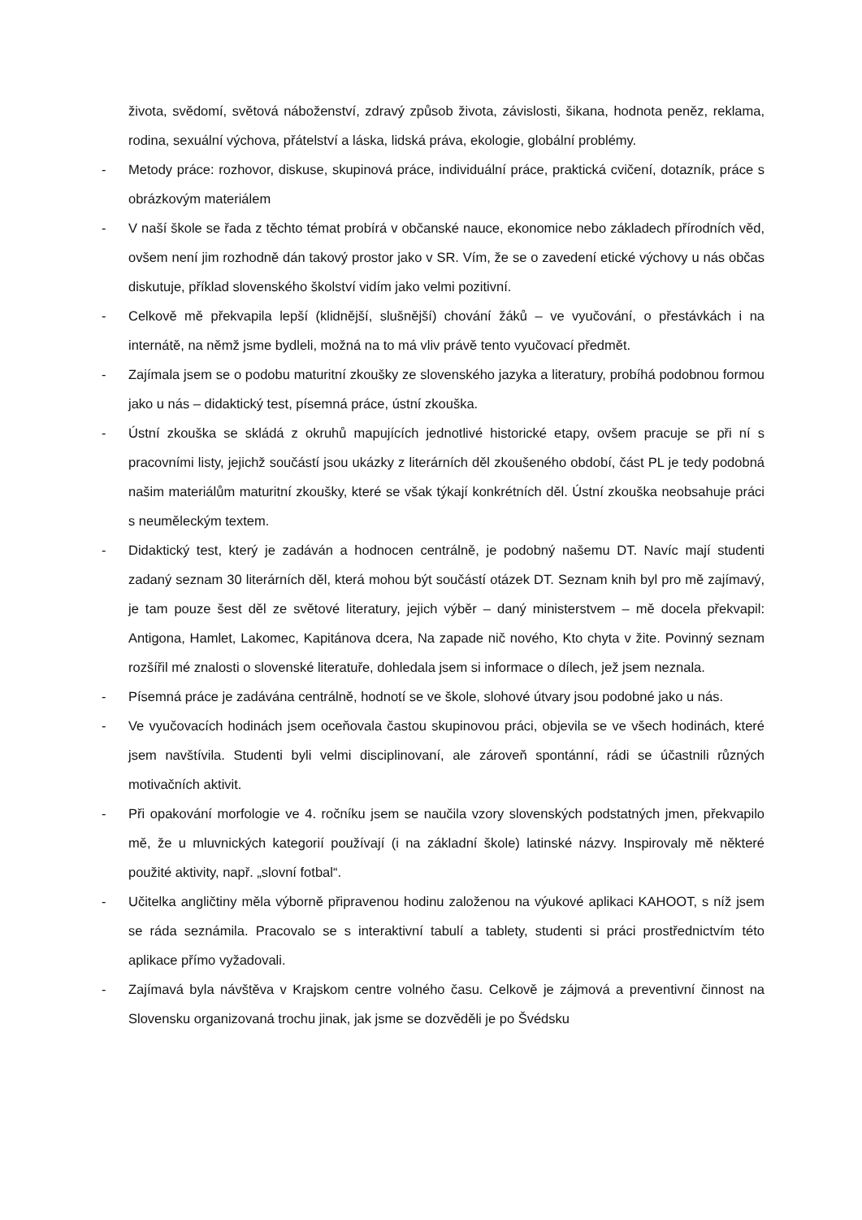života, svědomí, světová náboženství, zdravý způsob života, závislosti, šikana, hodnota peněz, reklama, rodina, sexuální výchova, přátelství a láska, lidská práva, ekologie, globální problémy.
- Metody práce: rozhovor, diskuse, skupinová práce, individuální práce, praktická cvičení, dotazník, práce s obrázkovým materiálem
- V naší škole se řada z těchto témat probírá v občanské nauce, ekonomice nebo základech přírodních věd, ovšem není jim rozhodně dán takový prostor jako v SR. Vím, že se o zavedení etické výchovy u nás občas diskutuje, příklad slovenského školství vidím jako velmi pozitivní.
- Celkově mě překvapila lepší (klidnější, slušnější) chování žáků – ve vyučování, o přestávkách i na internátě, na němž jsme bydleli, možná na to má vliv právě tento vyučovací předmět.
- Zajímala jsem se o podobu maturitní zkoušky ze slovenského jazyka a literatury, probíhá podobnou formou jako u nás – didaktický test, písemná práce, ústní zkouška.
- Ústní zkouška se skládá z okruhů mapujících jednotlivé historické etapy, ovšem pracuje se při ní s pracovními listy, jejichž součástí jsou ukázky z literárních děl zkoušeného období, část PL je tedy podobná našim materiálům maturitní zkoušky, které se však týkají konkrétních děl. Ústní zkouška neobsahuje práci s neuměleckým textem.
- Didaktický test, který je zadáván a hodnocen centrálně, je podobný našemu DT. Navíc mají studenti zadaný seznam 30 literárních děl, která mohou být součástí otázek DT. Seznam knih byl pro mě zajímavý, je tam pouze šest děl ze světové literatury, jejich výběr – daný ministerstvem – mě docela překvapil: Antigona, Hamlet, Lakomec, Kapitánova dcera, Na zapade nič nového, Kto chyta v žite. Povinný seznam rozšířil mé znalosti o slovenské literatuře, dohledala jsem si informace o dílech, jež jsem neznala.
- Písemná práce je zadávána centrálně, hodnotí se ve škole, slohové útvary jsou podobné jako u nás.
- Ve vyučovacích hodinách jsem oceňovala častou skupinovou práci, objevila se ve všech hodinách, které jsem navštívila. Studenti byli velmi disciplinovaní, ale zároveň spontánní, rádi se účastnili různých motivačních aktivit.
- Při opakování morfologie ve 4. ročníku jsem se naučila vzory slovenských podstatných jmen, překvapilo mě, že u mluvnických kategorií používají (i na základní škole) latinské názvy. Inspirovaly mě některé použité aktivity, např. „slovní fotbal“.
- Učitelka angličtiny měla výborně připravenou hodinu založenou na výukové aplikaci KAHOOT, s níž jsem se ráda seznámila. Pracovalo se s interaktivní tabulí a tablety, studenti si práci prostřednictvím této aplikace přímo vyžadovali.
- Zajímavá byla návštěva v Krajskom centre volného času. Celkově je zájmová a preventivní činnost na Slovensku organizovaná trochu jinak, jak jsme se dozvěděli je po Švédsku